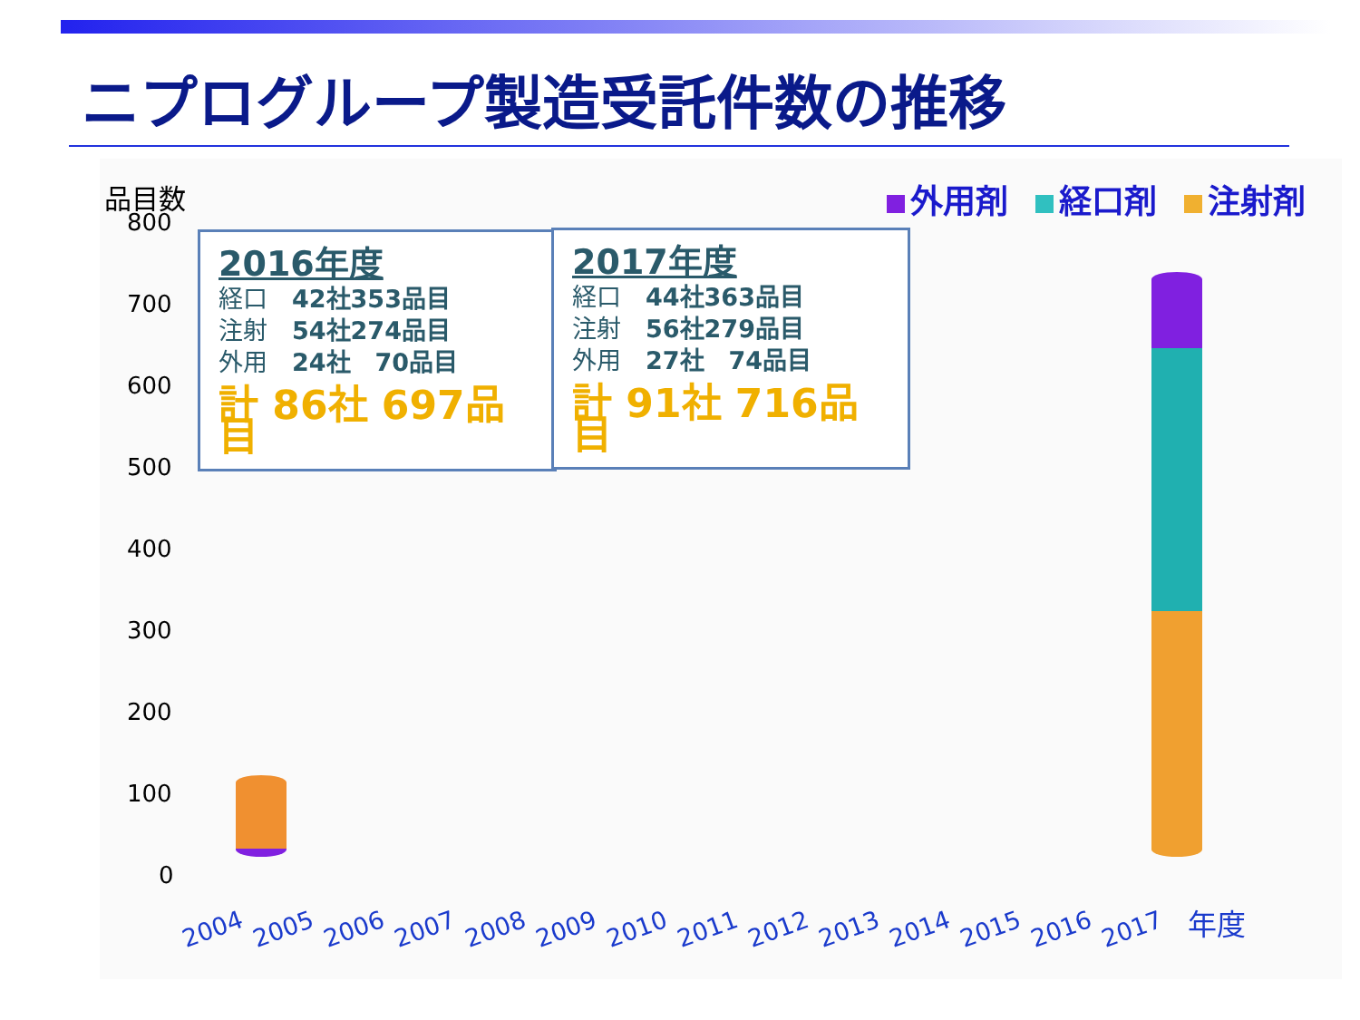ニプログループ製造受託件数の推移
品目数
800
700
600
500
400
300
200
100
0
外用剤 経口剤 注射剤
2016年度
経口　42社353品目
注射　54社274品目
外用　24社　70品目
計 86社 697品目
2017年度
経口　44社363品目
注射　56社279品目
外用　27社　74品目
計 91社 716品目
2004 2005 2006 2007 2008 2009 2010 2011 2012 2013 2014 2015 2016 2017 年度